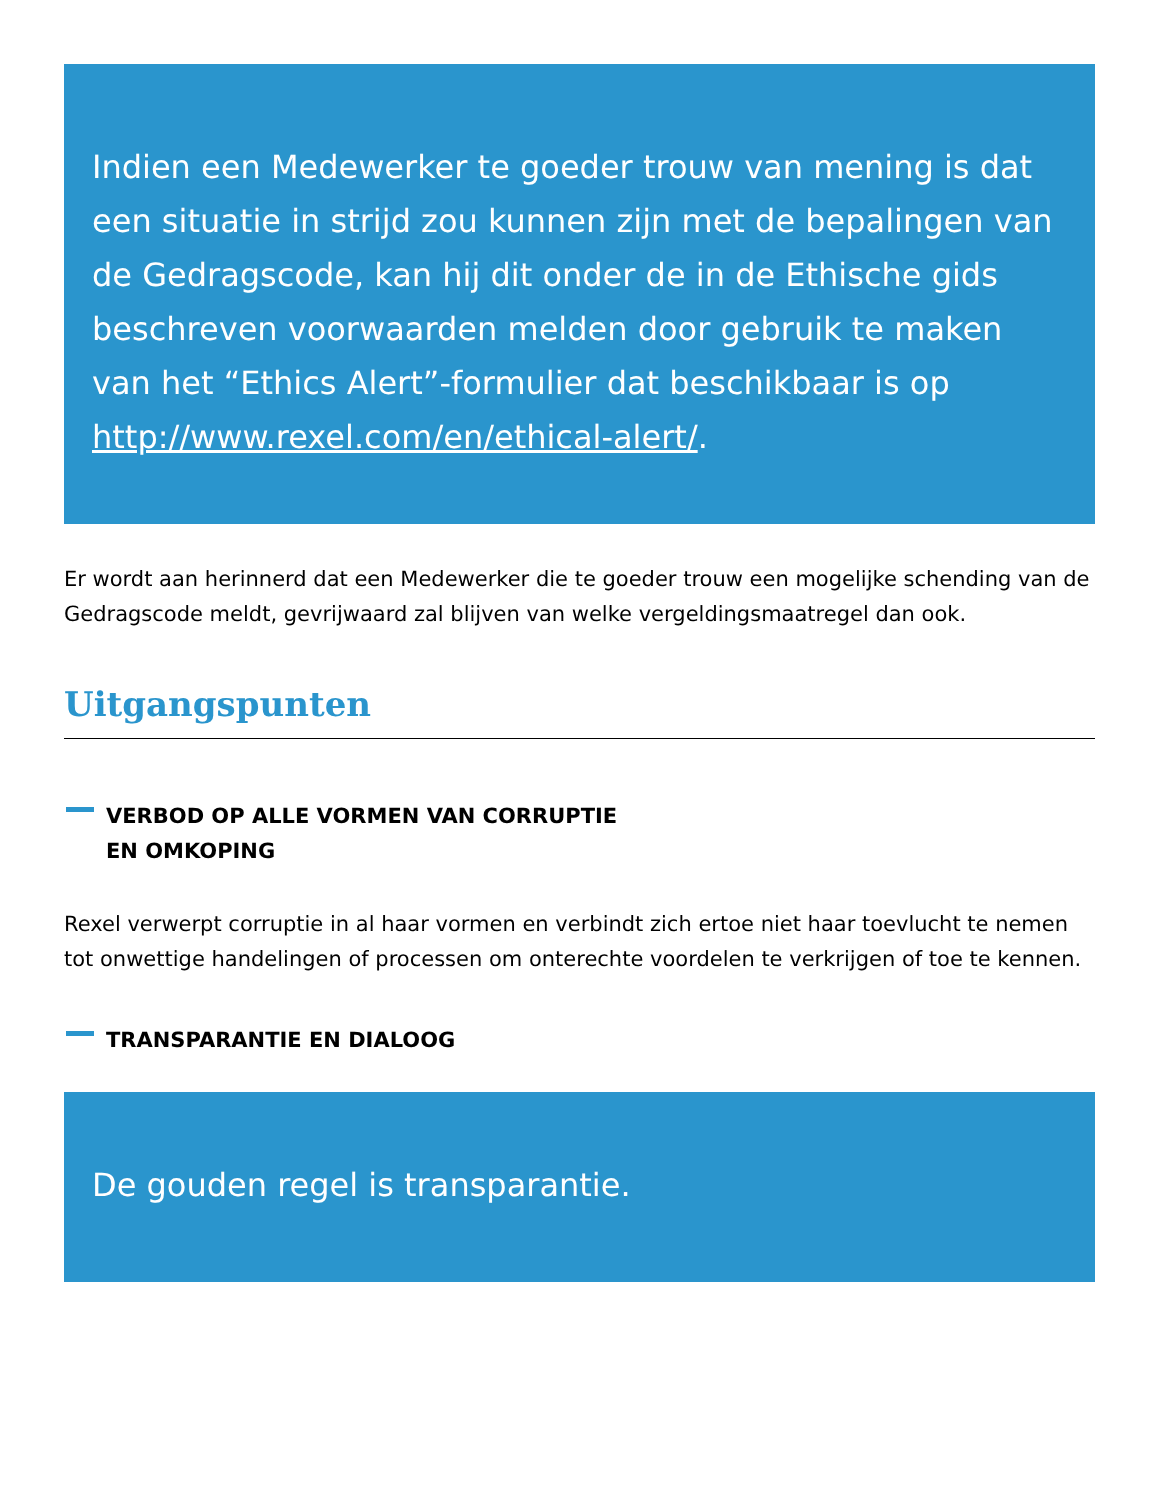Indien een Medewerker te goeder trouw van mening is dat een situatie in strijd zou kunnen zijn met de bepalingen van de Gedragscode, kan hij dit onder de in de Ethische gids beschreven voorwaarden melden door gebruik te maken van het “Ethics Alert”-formulier dat beschikbaar is op http://www.rexel.com/en/ethical-alert/.
Er wordt aan herinnerd dat een Medewerker die te goeder trouw een mogelijke schending van de Gedragscode meldt, gevrijwaard zal blijven van welke vergeldingsmaatregel dan ook.
Uitgangspunten
VERBOD OP ALLE VORMEN VAN CORRUPTIE
EN OMKOPING
Rexel verwerpt corruptie in al haar vormen en verbindt zich ertoe niet haar toevlucht te nemen tot onwettige handelingen of processen om onterechte voordelen te verkrijgen of toe te kennen.
TRANSPARANTIE EN DIALOOG
De gouden regel is transparantie.